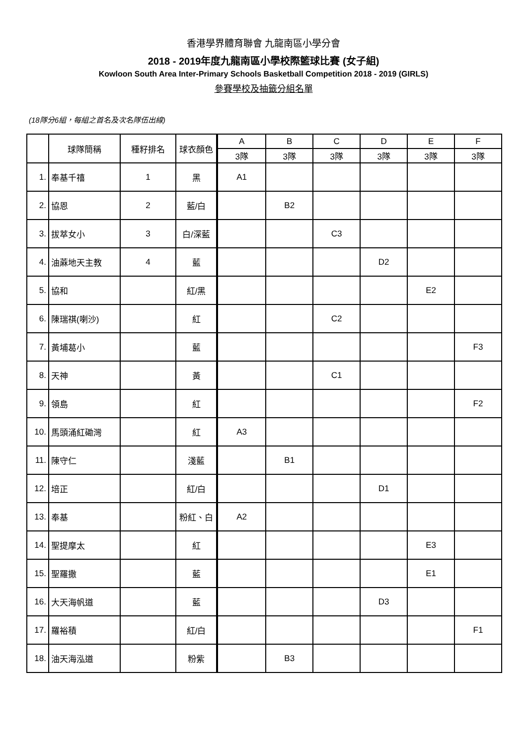香港學界體育聯會 九龍南區小學分會
2018 - 2019年度九龍南區小學校際籃球比賽 (女子組)
Kowloon South Area Inter-Primary Schools Basketball Competition 2018 - 2019 (GIRLS)
參賽學校及抽籤分組名單
(18隊分6組，每組之首名及次名隊伍出線)
| | 球隊簡稱 | 種籽排名 | 球衣顏色 | A | B | C | D | E | F |
| --- | --- | --- | --- | --- | --- | --- | --- | --- | --- |
| | | | | 3隊 | 3隊 | 3隊 | 3隊 | 3隊 | 3隊 |
| 1. | 奉基千禧 | 1 | 黑 | A1 | | | | | |
| 2. | 協恩 | 2 | 藍/白 | | B2 | | | | |
| 3. | 拔萃女小 | 3 | 白/深藍 | | | C3 | | | |
| 4. | 油蔴地天主教 | 4 | 藍 | | | | D2 | | |
| 5. | 協和 | | 紅/黑 | | | | | E2 | |
| 6. | 陳瑞祺(喇沙) | | 紅 | | | C2 | | | |
| 7. | 黃埔葛小 | | 藍 | | | | | | F3 |
| 8. | 天神 | | 黃 | | | C1 | | | |
| 9. | 領島 | | 紅 | | | | | | F2 |
| 10. | 馬頭涌紅磡灣 | | 紅 | A3 | | | | | |
| 11. | 陳守仁 | | 淺藍 | | B1 | | | | |
| 12. | 培正 | | 紅/白 | | | | D1 | | |
| 13. | 奉基 | | 粉紅、白 | A2 | | | | | |
| 14. | 聖提摩太 | | 紅 | | | | | E3 | |
| 15. | 聖羅撒 | | 藍 | | | | | E1 | |
| 16. | 大天海帆道 | | 藍 | | | | D3 | | |
| 17. | 羅裕積 | | 紅/白 | | | | | | F1 |
| 18. | 油天海泓道 | | 粉紫 | | B3 | | | | |